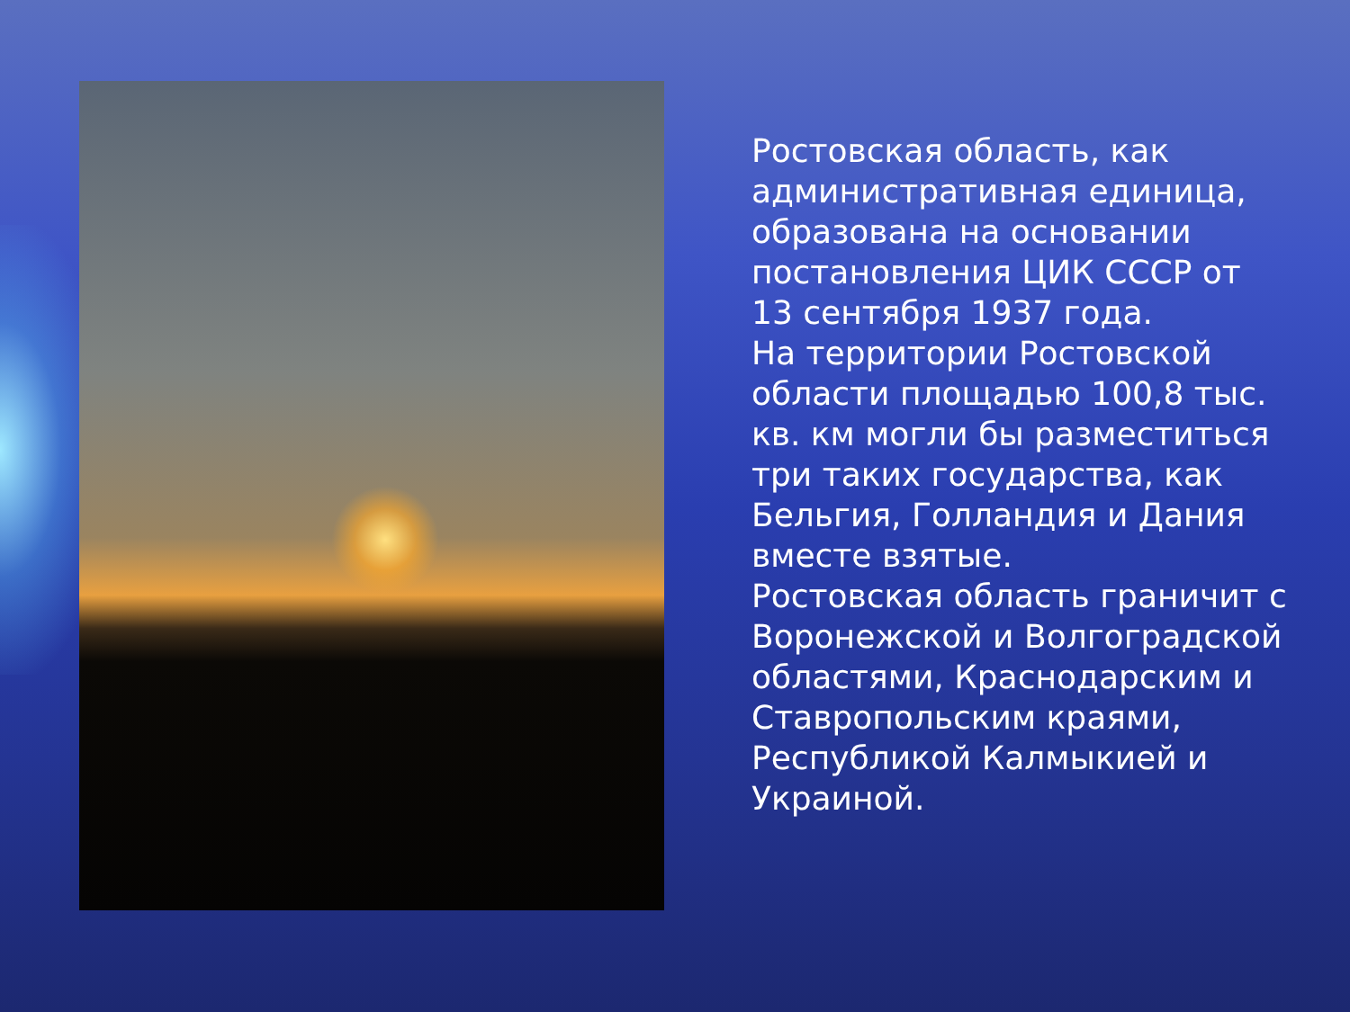Ростовская область, как административная единица, образована на основании постановления ЦИК СССР от 13 сентября 1937 года.
На территории Ростовской области площадью 100,8 тыс. кв. км могли бы разместиться три таких государства, как Бельгия, Голландия и Дания вместе взятые.
Ростовская область граничит с Воронежской и Волгоградской областями, Краснодарским и Ставропольским краями, Республикой Калмыкией и Украиной.